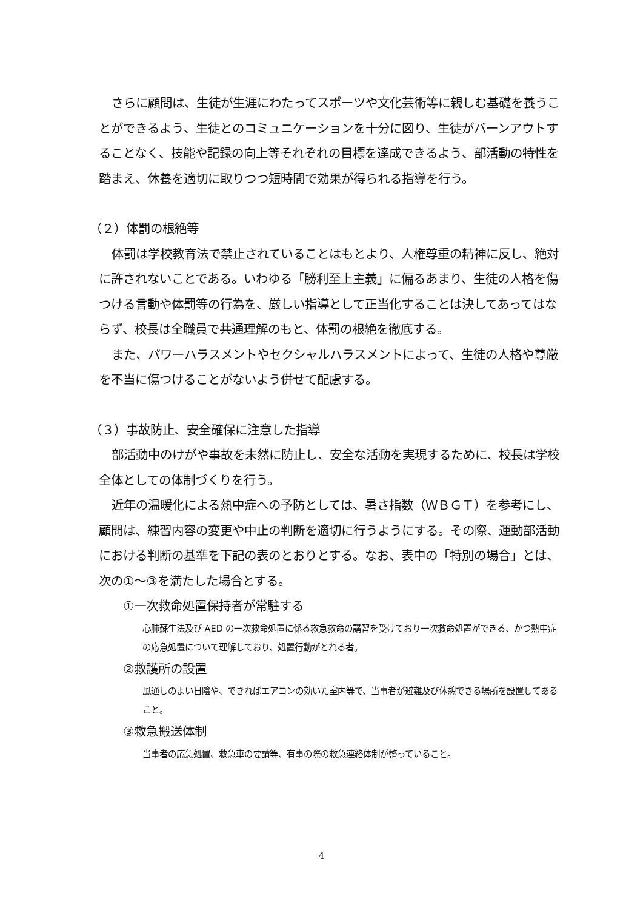さらに顧問は、生徒が生涯にわたってスポーツや文化芸術等に親しむ基礎を養うことができるよう、生徒とのコミュニケーションを十分に図り、生徒がバーンアウトすることなく、技能や記録の向上等それぞれの目標を達成できるよう、部活動の特性を踏まえ、休養を適切に取りつつ短時間で効果が得られる指導を行う。
（２）体罰の根絶等
体罰は学校教育法で禁止されていることはもとより、人権尊重の精神に反し、絶対に許されないことである。いわゆる「勝利至上主義」に偏るあまり、生徒の人格を傷つける言動や体罰等の行為を、厳しい指導として正当化することは決してあってはならず、校長は全職員で共通理解のもと、体罰の根絶を徹底する。
また、パワーハラスメントやセクシャルハラスメントによって、生徒の人格や尊厳を不当に傷つけることがないよう併せて配慮する。
（３）事故防止、安全確保に注意した指導
部活動中のけがや事故を未然に防止し、安全な活動を実現するために、校長は学校全体としての体制づくりを行う。
近年の温暖化による熱中症への予防としては、暑さ指数（ＷＢＧＴ）を参考にし、顧問は、練習内容の変更や中止の判断を適切に行うようにする。その際、運動部活動における判断の基準を下記の表のとおりとする。なお、表中の「特別の場合」とは、次の①～③を満たした場合とする。
①一次救命処置保持者が常駐する
心肺蘇生法及び AED の一次救命処置に係る救急救命の講習を受けており一次救命処置ができる、かつ熱中症の応急処置について理解しており、処置行動がとれる者。
②救護所の設置
風通しのよい日陰や、できればエアコンの効いた室内等で、当事者が避難及び休憩できる場所を設置してあること。
③救急搬送体制
当事者の応急処置、救急車の要請等、有事の際の救急連絡体制が整っていること。
4